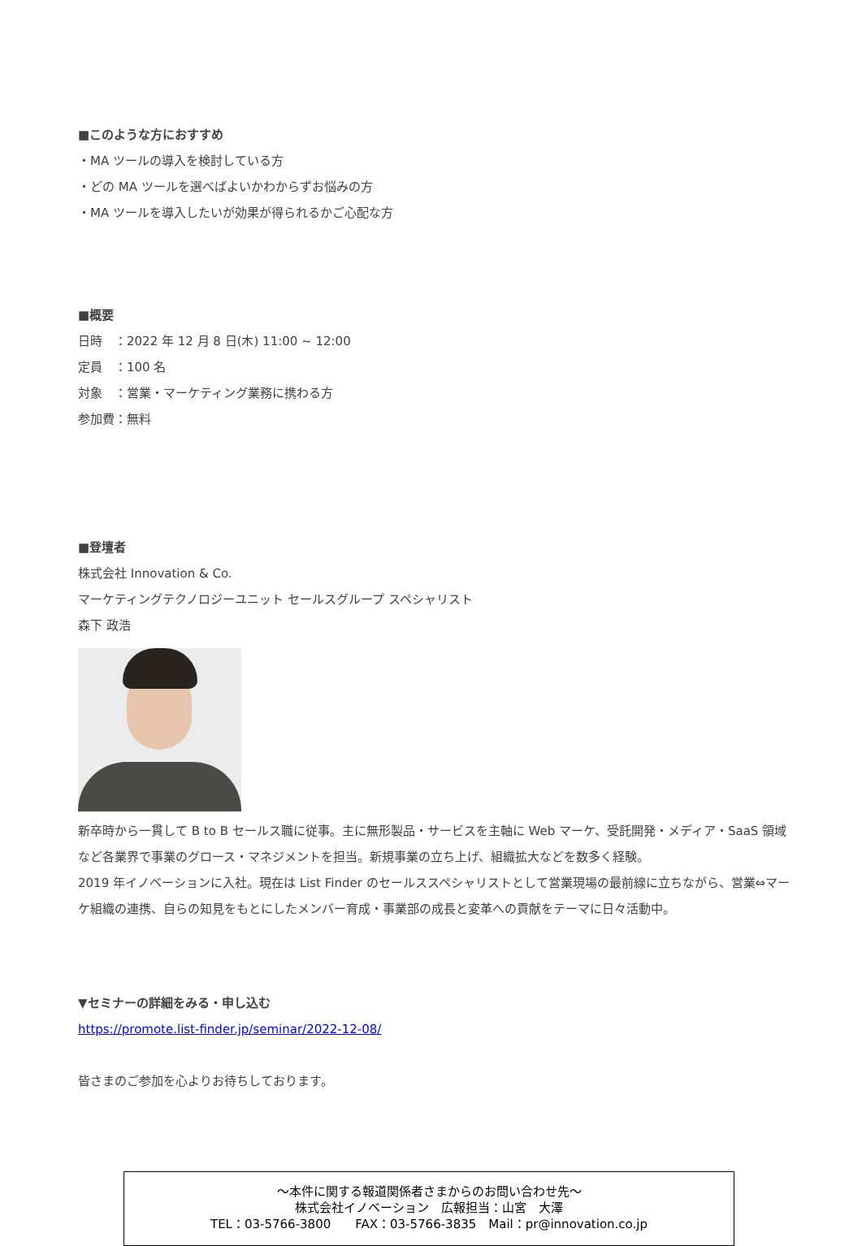■このような方におすすめ
・MA ツールの導入を検討している方
・どの MA ツールを選べばよいかわからずお悩みの方
・MA ツールを導入したいが効果が得られるかご心配な方
■概要
日時　：2022 年 12 月 8 日(木) 11:00 ~ 12:00
定員　：100 名
対象　：営業・マーケティング業務に携わる方
参加費：無料
■登壇者
株式会社 Innovation & Co.
マーケティングテクノロジーユニット セールスグループ スペシャリスト
森下 政浩
新卒時から一貫して B to B セールス職に従事。主に無形製品・サービスを主軸に Web マーケ、受託開発・メディア・SaaS 領域など各業界で事業のグロース・マネジメントを担当。新規事業の立ち上げ、組織拡大などを数多く経験。
2019 年イノベーションに入社。現在は List Finder のセールススペシャリストとして営業現場の最前線に立ちながら、営業⇔マーケ組織の連携、自らの知見をもとにしたメンバー育成・事業部の成長と変革への貢献をテーマに日々活動中。
▼セミナーの詳細をみる・申し込む
https://promote.list-finder.jp/seminar/2022-12-08/
皆さまのご参加を心よりお待ちしております。
～本件に関する報道関係者さまからのお問い合わせ先～
株式会社イノベーション　広報担当：山宮　大澤
TEL：03-5766-3800　　FAX：03-5766-3835　Mail：pr@innovation.co.jp